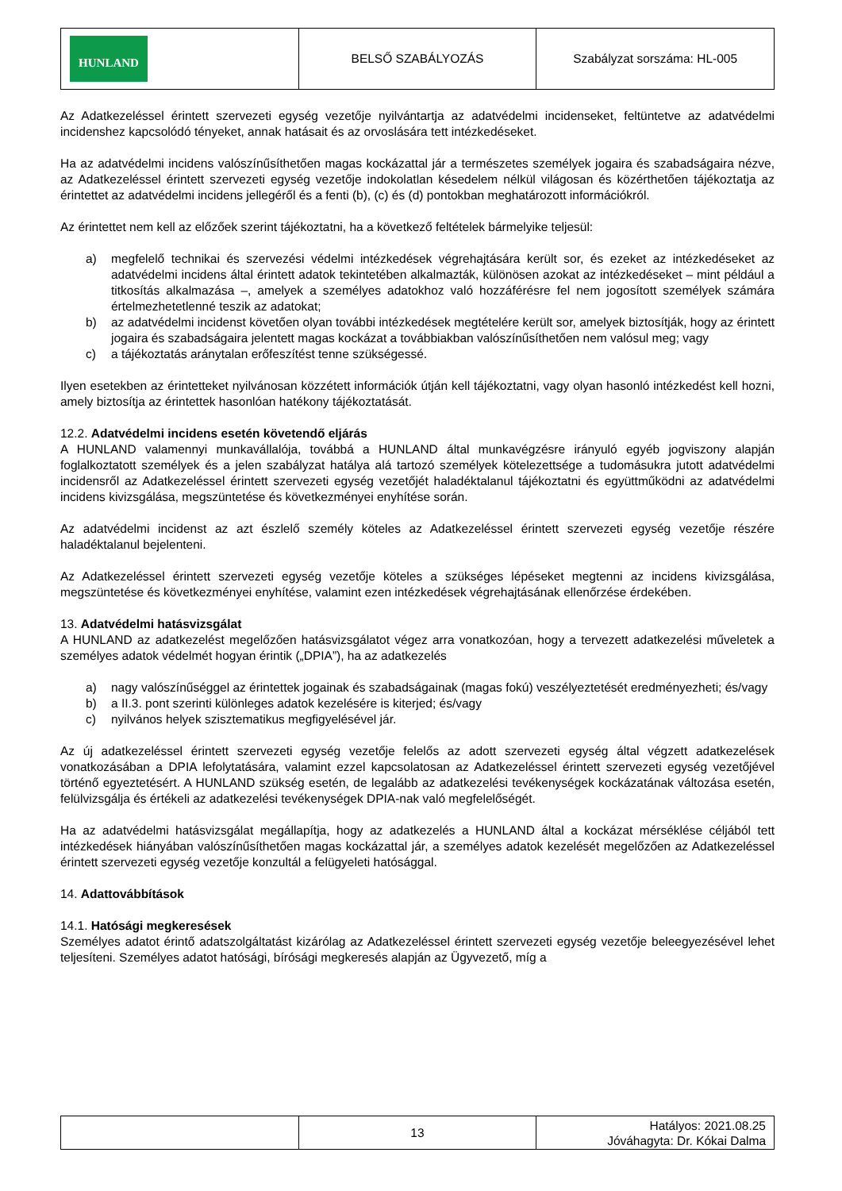| HUNLAND | BELSŐ SZABÁLYOZÁS | Szabályzat sorszáma: HL-005 |
Az Adatkezeléssel érintett szervezeti egység vezetője nyilvántartja az adatvédelmi incidenseket, feltüntetve az adatvédelmi incidenshez kapcsolódó tényeket, annak hatásait és az orvoslására tett intézkedéseket.
Ha az adatvédelmi incidens valószínűsíthetően magas kockázattal jár a természetes személyek jogaira és szabadságaira nézve, az Adatkezeléssel érintett szervezeti egység vezetője indokolatlan késedelem nélkül világosan és közérthetően tájékoztatja az érintettet az adatvédelmi incidens jellegéről és a fenti (b), (c) és (d) pontokban meghatározott információkról.
Az érintettet nem kell az előzőek szerint tájékoztatni, ha a következő feltételek bármelyike teljesül:
a) megfelelő technikai és szervezési védelmi intézkedések végrehajtására került sor, és ezeket az intézkedéseket az adatvédelmi incidens által érintett adatok tekintetében alkalmazták, különösen azokat az intézkedéseket – mint például a titkosítás alkalmazása –, amelyek a személyes adatokhoz való hozzáférésre fel nem jogosított személyek számára értelmezhetetlenné teszik az adatokat;
b) az adatvédelmi incidenst követően olyan további intézkedések megtételére került sor, amelyek biztosítják, hogy az érintett jogaira és szabadságaira jelentett magas kockázat a továbbiakban valószínűsíthetően nem valósul meg; vagy
c) a tájékoztatás aránytalan erőfeszítést tenne szükségessé.
Ilyen esetekben az érintetteket nyilvánosan közzétett információk útján kell tájékoztatni, vagy olyan hasonló intézkedést kell hozni, amely biztosítja az érintettek hasonlóan hatékony tájékoztatását.
12.2. Adatvédelmi incidens esetén követendő eljárás
A HUNLAND valamennyi munkavállalója, továbbá a HUNLAND által munkavégzésre irányuló egyéb jogviszony alapján foglalkoztatott személyek és a jelen szabályzat hatálya alá tartozó személyek kötelezettsége a tudomásukra jutott adatvédelmi incidensről az Adatkezeléssel érintett szervezeti egység vezetőjét haladéktalanul tájékoztatni és együttműködni az adatvédelmi incidens kivizsgálása, megszüntetése és következményei enyhítése során.
Az adatvédelmi incidenst az azt észlelő személy köteles az Adatkezeléssel érintett szervezeti egység vezetője részére haladéktalanul bejelenteni.
Az Adatkezeléssel érintett szervezeti egység vezetője köteles a szükséges lépéseket megtenni az incidens kivizsgálása, megszüntetése és következményei enyhítése, valamint ezen intézkedések végrehajtásának ellenőrzése érdekében.
13. Adatvédelmi hatásvizsgálat
A HUNLAND az adatkezelést megelőzően hatásvizsgálatot végez arra vonatkozóan, hogy a tervezett adatkezelési műveletek a személyes adatok védelmét hogyan érintik („DPIA”), ha az adatkezelés
a) nagy valószínűséggel az érintettek jogainak és szabadságainak (magas fokú) veszélyeztetését eredményezheti; és/vagy
b) a II.3. pont szerinti különleges adatok kezelésére is kiterjed; és/vagy
c) nyilvános helyek szisztematikus megfigyelésével jár.
Az új adatkezeléssel érintett szervezeti egység vezetője felelős az adott szervezeti egység által végzett adatkezelések vonatkozásában a DPIA lefolytatására, valamint ezzel kapcsolatosan az Adatkezeléssel érintett szervezeti egység vezetőjével történő egyeztetésért. A HUNLAND szükség esetén, de legalább az adatkezelési tevékenységek kockázatának változása esetén, felülvizsgálja és értékeli az adatkezelési tevékenységek DPIA-nak való megfelelőségét.
Ha az adatvédelmi hatásvizsgálat megállapítja, hogy az adatkezelés a HUNLAND által a kockázat mérséklése céljából tett intézkedések hiányában valószínűsíthetően magas kockázattal jár, a személyes adatok kezelését megelőzően az Adatkezeléssel érintett szervezeti egység vezetője konzultál a felügyeleti hatósággal.
14. Adattovábbítások
14.1. Hatósági megkeresések
Személyes adatot érintő adatszolgáltatást kizárólag az Adatkezeléssel érintett szervezeti egység vezetője beleegyezésével lehet teljesíteni. Személyes adatot hatósági, bírósági megkeresés alapján az Ügyvezető, míg a
| | 13 | Hatályos: 2021.08.25 Jóváhagyta: Dr. Kókai Dalma |